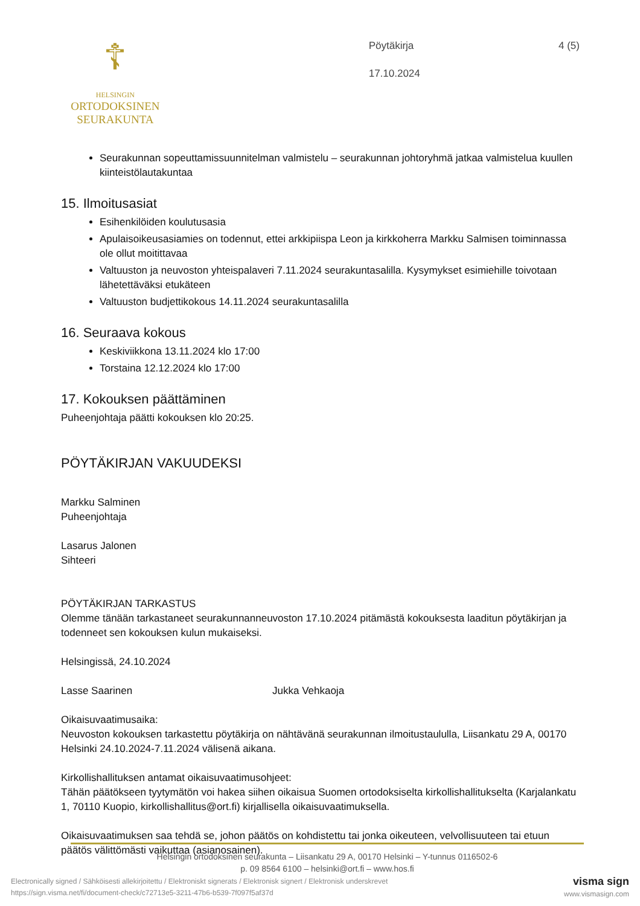☦
HELSINGIN
ORTODOKSINEN
SEURAKUNTA
Pöytäkirja 4 (5)
17.10.2024
Seurakunnan sopeuttamissuunnitelman valmistelu – seurakunnan johtoryhmä jatkaa valmistelua kuullen kiinteistölautakuntaa
15. Ilmoitusasiat
Esihenkilöiden koulutusasia
Apulaisoikeusasiamies on todennut, ettei arkkipiispa Leon ja kirkkoherra Markku Salmisen toiminnassa ole ollut moitittavaa
Valtuuston ja neuvoston yhteispalaveri 7.11.2024 seurakuntasalilla. Kysymykset esimiehille toivotaan lähetettäväksi etukäteen
Valtuuston budjettikokous 14.11.2024 seurakuntasalilla
16. Seuraava kokous
Keskiviikkona 13.11.2024 klo 17:00
Torstaina 12.12.2024 klo 17:00
17. Kokouksen päättäminen
Puheenjohtaja päätti kokouksen klo 20:25.
PÖYTÄKIRJAN VAKUUDEKSI
Markku Salminen
Puheenjohtaja
Lasarus Jalonen
Sihteeri
PÖYTÄKIRJAN TARKASTUS
Olemme tänään tarkastaneet seurakunnanneuvoston 17.10.2024 pitämästä kokouksesta laaditun pöytäkirjan ja todenneet sen kokouksen kulun mukaiseksi.
Helsingissä, 24.10.2024
Lasse Saarinen Jukka Vehkaoja
Oikaisuvaatimusaika:
Neuvoston kokouksen tarkastettu pöytäkirja on nähtävänä seurakunnan ilmoitustaululla, Liisankatu 29 A, 00170 Helsinki 24.10.2024-7.11.2024 välisenä aikana.
Kirkollishallituksen antamat oikaisuvaatimusohjeet:
Tähän päätökseen tyytymätön voi hakea siihen oikaisua Suomen ortodoksiselta kirkollishallitukselta (Karjalankatu 1, 70110 Kuopio, kirkollishallitus@ort.fi) kirjallisella oikaisuvaatimuksella.
Oikaisuvaatimuksen saa tehdä se, johon päätös on kohdistettu tai jonka oikeuteen, velvollisuuteen tai etuun päätös välittömästi vaikuttaa (asianosainen).
Helsingin ortodoksinen seurakunta – Liisankatu 29 A, 00170 Helsinki – Y-tunnus 0116502-6
p. 09 8564 6100 – helsinki@ort.fi – www.hos.fi
Electronically signed / Sähköisesti allekirjoitettu / Elektroniskt signerats / Elektronisk signert / Elektronisk underskrevet
https://sign.visma.net/fi/document-check/c72713e5-3211-47b6-b539-7f097f5af37d
visma sign
www.vismasign.com